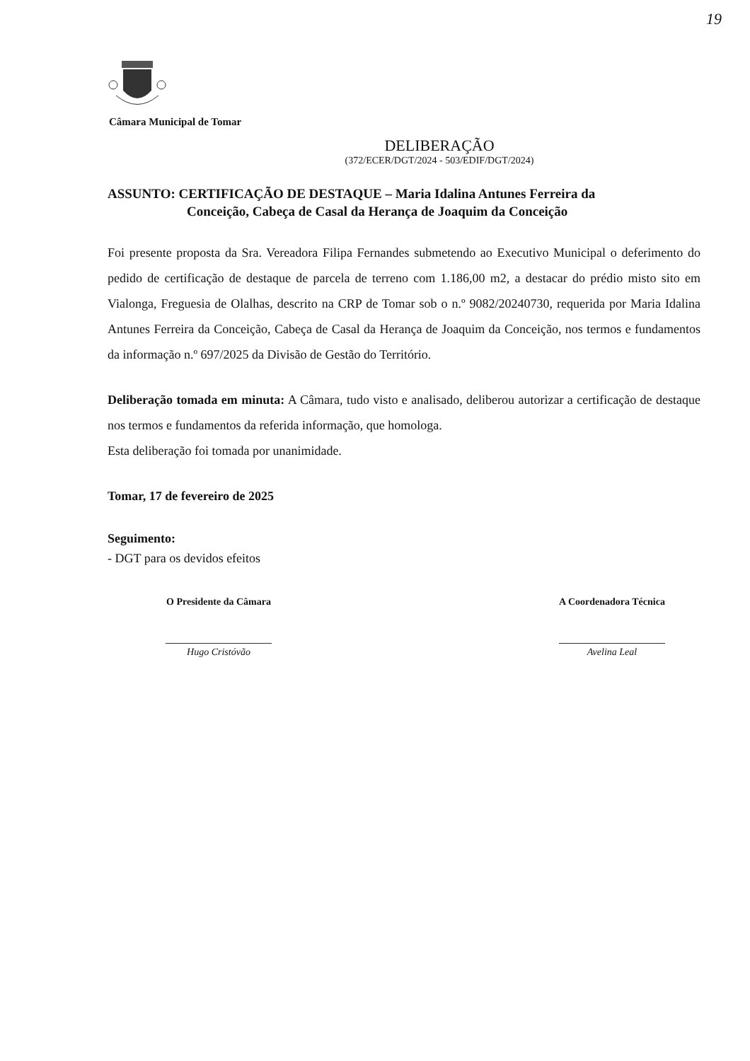19
Câmara Municipal de Tomar
DELIBERAÇÃO
(372/ECER/DGT/2024 - 503/EDIF/DGT/2024)
ASSUNTO: CERTIFICAÇÃO DE DESTAQUE – Maria Idalina Antunes Ferreira da
Conceição, Cabeça de Casal da Herança de Joaquim da Conceição
Foi presente proposta da Sra. Vereadora Filipa Fernandes submetendo ao Executivo Municipal o deferimento do pedido de certificação de destaque de parcela de terreno com 1.186,00 m2, a destacar do prédio misto sito em Vialonga, Freguesia de Olalhas, descrito na CRP de Tomar sob o n.º 9082/20240730, requerida por Maria Idalina Antunes Ferreira da Conceição, Cabeça de Casal da Herança de Joaquim da Conceição, nos termos e fundamentos da informação n.º 697/2025 da Divisão de Gestão do Território.
Deliberação tomada em minuta: A Câmara, tudo visto e analisado, deliberou autorizar a certificação de destaque nos termos e fundamentos da referida informação, que homologa.
Esta deliberação foi tomada por unanimidade.
Tomar, 17 de fevereiro de 2025
Seguimento:
- DGT para os devidos efeitos
O Presidente da Câmara
Hugo Cristóvão
A Coordenadora Técnica
Avelina Leal